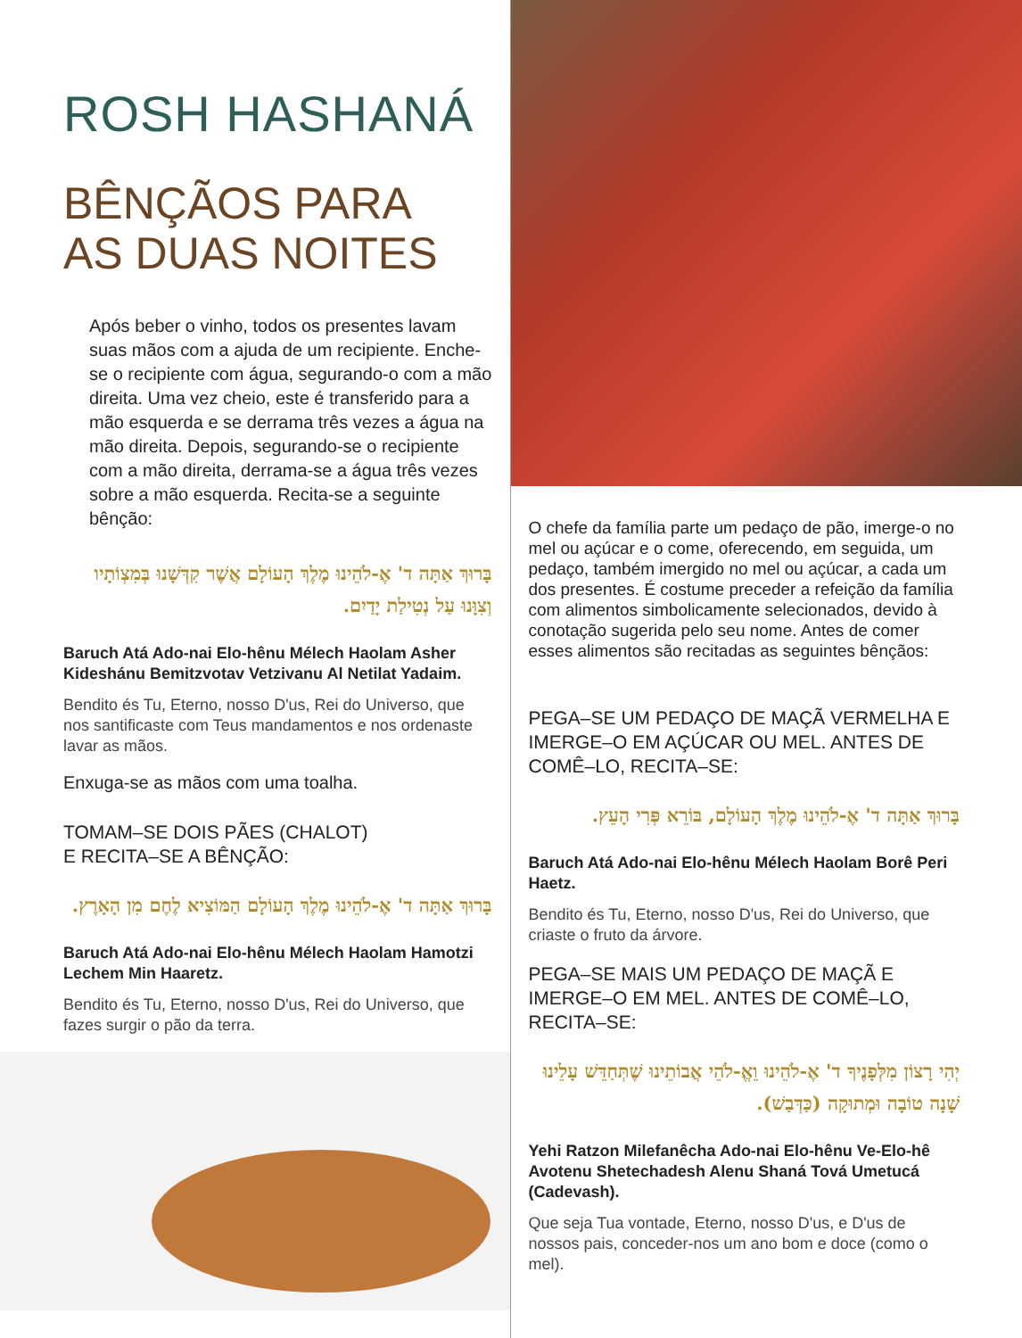ROSH HASHANÁ
BÊNÇÃOS PARA
AS DUAS NOITES
Após beber o vinho, todos os presentes lavam suas mãos com a ajuda de um recipiente. Enche-se o recipiente com água, segurando-o com a mão direita. Uma vez cheio, este é transferido para a mão esquerda e se derrama três vezes a água na mão direita. Depois, segurando-se o recipiente com a mão direita, derrama-se a água três vezes sobre a mão esquerda. Recita-se a seguinte bênção:
בָּרוּךְ אַתָּה ד' אֶ-לֹהֵינוּ מֶלֶךְ הָעוֹלָם אֲשֶׁר קִדְּשָׁנוּ בְּמִצְוֹתָיו וְצִוָּנוּ עַל נְטִילַת יָדַיִם.
Baruch Atá Ado-nai Elo-hênu Mélech Haolam Asher Kideshánu Bemitzvotav Vetzivanu Al Netilat Yadaim.
Bendito és Tu, Eterno, nosso D'us, Rei do Universo, que nos santificaste com Teus mandamentos e nos ordenaste lavar as mãos.
Enxuga-se as mãos com uma toalha.
TOMAM–SE DOIS PÃES (CHALOT)
E RECITA–SE A BÊNÇÃO:
בָּרוּךְ אַתָּה ד' אֶ-לֹהֵינוּ מֶלֶךְ הָעוֹלָם הַמּוֹצִיא לֶחֶם מִן הָאָרֶץ.
Baruch Atá Ado-nai Elo-hênu Mélech Haolam Hamotzi Lechem Min Haaretz.
Bendito és Tu, Eterno, nosso D'us, Rei do Universo, que fazes surgir o pão da terra.
O chefe da família parte um pedaço de pão, imerge-o no mel ou açúcar e o come, oferecendo, em seguida, um pedaço, também imergido no mel ou açúcar, a cada um dos presentes. É costume preceder a refeição da família com alimentos simbolicamente selecionados, devido à conotação sugerida pelo seu nome. Antes de comer esses alimentos são recitadas as seguintes bênçãos:
PEGA–SE UM PEDAÇO DE MAÇÃ VERMELHA E IMERGE–O EM AÇÚCAR OU MEL. ANTES DE COMÊ–LO, RECITA–SE:
בָּרוּךְ אַתָּה ד' אֶ-לֹהֵינוּ מֶלֶךְ הָעוֹלָם, בּוֹרֵא פְּרִי הָעֵץ.
Baruch Atá Ado-nai Elo-hênu Mélech Haolam Borê Peri Haetz.
Bendito és Tu, Eterno, nosso D'us, Rei do Universo, que criaste o fruto da árvore.
PEGA–SE MAIS UM PEDAÇO DE MAÇÃ E IMERGE–O EM MEL. ANTES DE COMÊ–LO, RECITA–SE:
יְהִי רָצוֹן מִלְּפָנֶיךָ ד' אֶ-לֹהֵינוּ וֵאֱ-לֹהֵי אֲבוֹתֵינוּ שֶׁתְּחַדֵּשׁ עָלֵינוּ שָׁנָה טוֹבָה וּמְתוּקָה (כַּדְּבַשׁ).
Yehi Ratzon Milefanêcha Ado-nai Elo-hênu Ve-Elo-hê Avotenu Shetechadesh Alenu Shaná Tová Umetucá (Cadevash).
Que seja Tua vontade, Eterno, nosso D'us, e D'us de nossos pais, conceder-nos um ano bom e doce (como o mel).